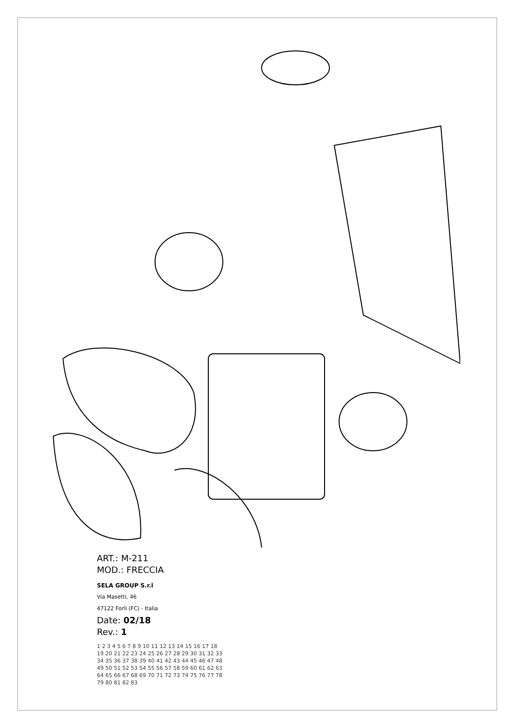ART.: M-211
MOD.: FRECCIA
SELA GROUP S.r.l
Via Masetti, 46
47122 Forlì (FC) - Italia
Date: 02/18
Rev.: 1
1 2 3 4 5 6 7 8 9 10 11 12 13 14 15 16 17 18 19 20 21 22 23 24 25 26 27 28 29 30 31 32 33 34 35 36 37 38 39 40 41 42 43 44 45 46 47 48 49 50 51 52 53 54 55 56 57 58 59 60 61 62 63 64 65 66 67 68 69 70 71 72 73 74 75 76 77 78 79 80 81 82 83